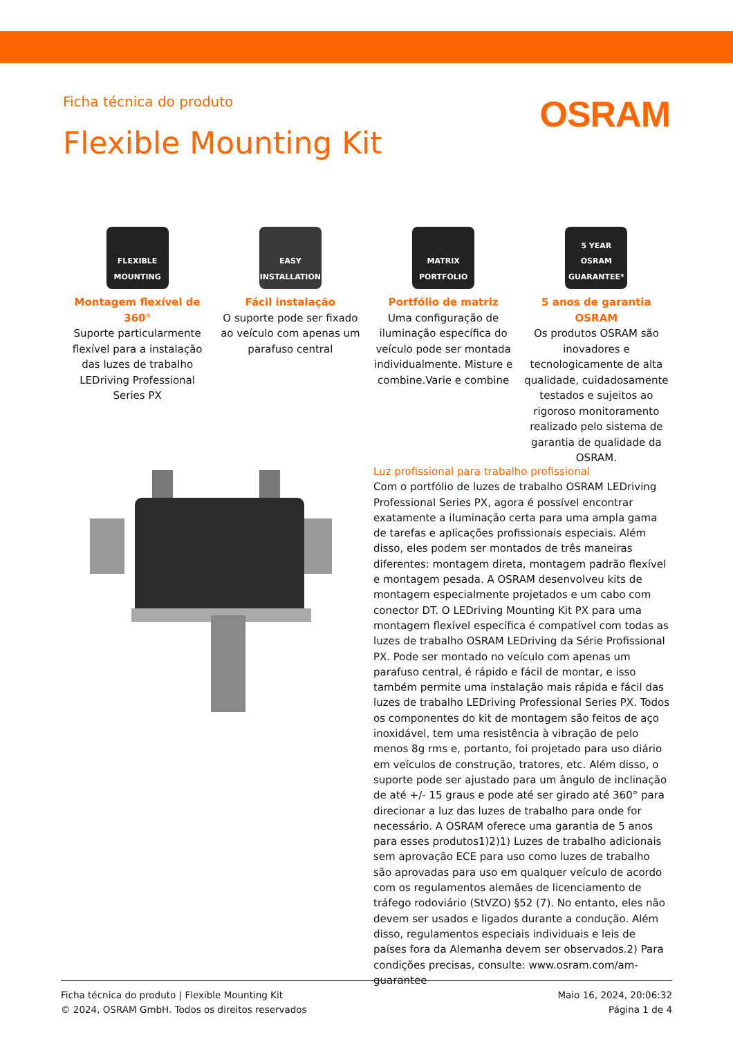Ficha técnica do produto
OSRAM
Flexible Mounting Kit
FLEXIBLE MOUNTING
Montagem flexível de 360°
Suporte particularmente flexível para a instalação das luzes de trabalho LEDriving Professional Series PX
EASY INSTALLATION
Fácil instalação
O suporte pode ser fixado ao veículo com apenas um parafuso central
MATRIX PORTFOLIO
Portfólio de matriz
Uma configuração de iluminação específica do veículo pode ser montada individualmente. Misture e combine.Varie e combine
5 YEAR OSRAM GUARANTEE*
5 anos de garantia OSRAM
Os produtos OSRAM são inovadores e tecnologicamente de alta qualidade, cuidadosamente testados e sujeitos ao rigoroso monitoramento realizado pelo sistema de garantia de qualidade da OSRAM.
Luz profissional para trabalho profissional
Com o portfólio de luzes de trabalho OSRAM LEDriving Professional Series PX, agora é possível encontrar exatamente a iluminação certa para uma ampla gama de tarefas e aplicações profissionais especiais. Além disso, eles podem ser montados de três maneiras diferentes: montagem direta, montagem padrão flexível e montagem pesada. A OSRAM desenvolveu kits de montagem especialmente projetados e um cabo com conector DT. O LEDriving Mounting Kit PX para uma montagem flexível específica é compatível com todas as luzes de trabalho OSRAM LEDriving da Série Profissional PX. Pode ser montado no veículo com apenas um parafuso central, é rápido e fácil de montar, e isso também permite uma instalação mais rápida e fácil das luzes de trabalho LEDriving Professional Series PX. Todos os componentes do kit de montagem são feitos de aço inoxidável, tem uma resistência à vibração de pelo menos 8g rms e, portanto, foi projetado para uso diário em veículos de construção, tratores, etc. Além disso, o suporte pode ser ajustado para um ângulo de inclinação de até +/- 15 graus e pode até ser girado até 360° para direcionar a luz das luzes de trabalho para onde for necessário. A OSRAM oferece uma garantia de 5 anos para esses produtos1)2)1) Luzes de trabalho adicionais sem aprovação ECE para uso como luzes de trabalho são aprovadas para uso em qualquer veículo de acordo com os regulamentos alemães de licenciamento de tráfego rodoviário (StVZO) §52 (7). No entanto, eles não devem ser usados e ligados durante a condução. Além disso, regulamentos especiais individuais e leis de países fora da Alemanha devem ser observados.2) Para condições precisas, consulte: www.osram.com/am-guarantee
Ficha técnica do produto | Flexible Mounting Kit
© 2024, OSRAM GmbH. Todos os direitos reservados
Maio 16, 2024, 20:06:32
Página 1 de 4